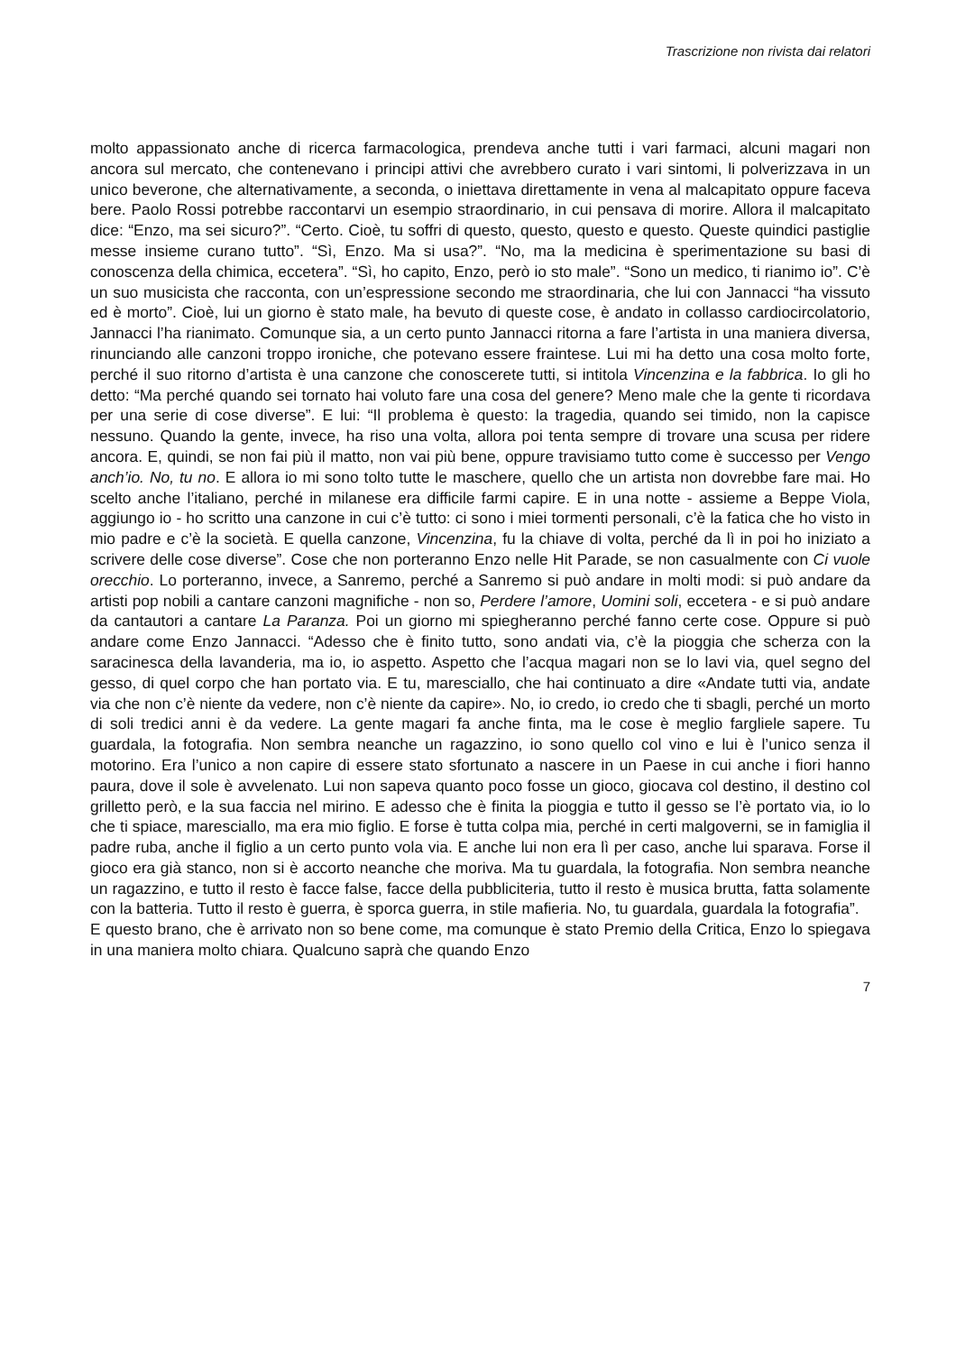Trascrizione non rivista dai relatori
molto appassionato anche di ricerca farmacologica, prendeva anche tutti i vari farmaci, alcuni magari non ancora sul mercato, che contenevano i principi attivi che avrebbero curato i vari sintomi, li polverizzava in un unico beverone, che alternativamente, a seconda, o iniettava direttamente in vena al malcapitato oppure faceva bere. Paolo Rossi potrebbe raccontarvi un esempio straordinario, in cui pensava di morire. Allora il malcapitato dice: “Enzo, ma sei sicuro?”. “Certo. Cioè, tu soffri di questo, questo, questo e questo. Queste quindici pastiglie messe insieme curano tutto”. “Sì, Enzo. Ma si usa?”. “No, ma la medicina è sperimentazione su basi di conoscenza della chimica, eccetera”. “Sì, ho capito, Enzo, però io sto male”. “Sono un medico, ti rianimo io”. C’è un suo musicista che racconta, con un’espressione secondo me straordinaria, che lui con Jannacci “ha vissuto ed è morto”. Cioè, lui un giorno è stato male, ha bevuto di queste cose, è andato in collasso cardiocircolatorio, Jannacci l’ha rianimato. Comunque sia, a un certo punto Jannacci ritorna a fare l’artista in una maniera diversa, rinunciando alle canzoni troppo ironiche, che potevano essere fraintese. Lui mi ha detto una cosa molto forte, perché il suo ritorno d’artista è una canzone che conoscerete tutti, si intitola Vincenzina e la fabbrica. Io gli ho detto: “Ma perché quando sei tornato hai voluto fare una cosa del genere? Meno male che la gente ti ricordava per una serie di cose diverse”. E lui: “Il problema è questo: la tragedia, quando sei timido, non la capisce nessuno. Quando la gente, invece, ha riso una volta, allora poi tenta sempre di trovare una scusa per ridere ancora. E, quindi, se non fai più il matto, non vai più bene, oppure travisiamo tutto come è successo per Vengo anch’io. No, tu no. E allora io mi sono tolto tutte le maschere, quello che un artista non dovrebbe fare mai. Ho scelto anche l’italiano, perché in milanese era difficile farmi capire. E in una notte - assieme a Beppe Viola, aggiungo io - ho scritto una canzone in cui c’è tutto: ci sono i miei tormenti personali, c’è la fatica che ho visto in mio padre e c’è la società. E quella canzone, Vincenzina, fu la chiave di volta, perché da lì in poi ho iniziato a scrivere delle cose diverse”. Cose che non porteranno Enzo nelle Hit Parade, se non casualmente con Ci vuole orecchio. Lo porteranno, invece, a Sanremo, perché a Sanremo si può andare in molti modi: si può andare da artisti pop nobili a cantare canzoni magnifiche - non so, Perdere l’amore, Uomini soli, eccetera - e si può andare da cantautori a cantare La Paranza. Poi un giorno mi spiegheranno perché fanno certe cose. Oppure si può andare come Enzo Jannacci. “Adesso che è finito tutto, sono andati via, c’è la pioggia che scherza con la saracinesca della lavanderia, ma io, io aspetto. Aspetto che l’acqua magari non se lo lavi via, quel segno del gesso, di quel corpo che han portato via. E tu, maresciallo, che hai continuato a dire «Andate tutti via, andate via che non c’è niente da vedere, non c’è niente da capire». No, io credo, io credo che ti sbagli, perché un morto di soli tredici anni è da vedere. La gente magari fa anche finta, ma le cose è meglio fargliele sapere. Tu guardala, la fotografia. Non sembra neanche un ragazzino, io sono quello col vino e lui è l’unico senza il motorino. Era l’unico a non capire di essere stato sfortunato a nascere in un Paese in cui anche i fiori hanno paura, dove il sole è avvelenato. Lui non sapeva quanto poco fosse un gioco, giocava col destino, il destino col grilletto però, e la sua faccia nel mirino. E adesso che è finita la pioggia e tutto il gesso se l’è portato via, io lo che ti spiace, maresciallo, ma era mio figlio. E forse è tutta colpa mia, perché in certi malgoverni, se in famiglia il padre ruba, anche il figlio a un certo punto vola via. E anche lui non era lì per caso, anche lui sparava. Forse il gioco era già stanco, non si è accorto neanche che moriva. Ma tu guardala, la fotografia. Non sembra neanche un ragazzino, e tutto il resto è facce false, facce della pubbliciteria, tutto il resto è musica brutta, fatta solamente con la batteria. Tutto il resto è guerra, è sporca guerra, in stile mafieria. No, tu guardala, guardala la fotografia”.
E questo brano, che è arrivato non so bene come, ma comunque è stato Premio della Critica, Enzo lo spiegava in una maniera molto chiara. Qualcuno saprà che quando Enzo
7